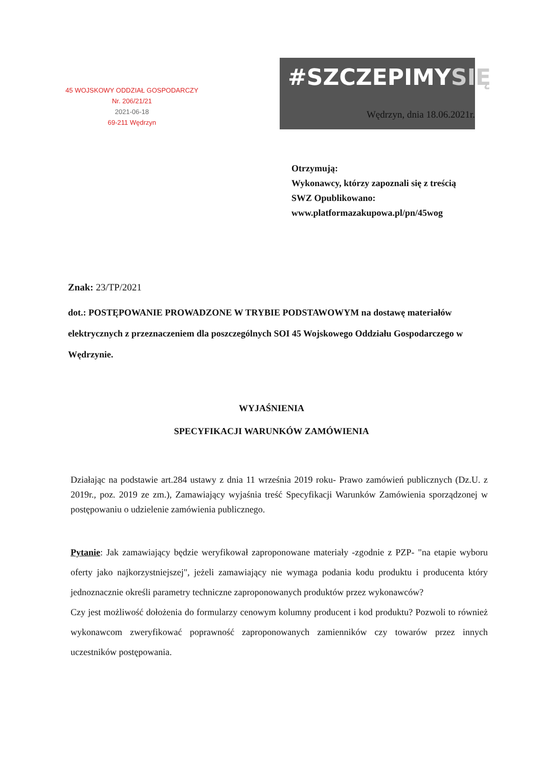45 WOJSKOWY ODDZIAŁ GOSPODARCZY
Nr. 206/21/21
2021-06-18
69-211 Wędrzyn
#SZCZEPIMYSIĘ
Wędrzyn, dnia 18.06.2021r.
Otrzymują:
Wykonawcy, którzy zapoznali się z treścią SWZ Opublikowano:
www.platformazakupowa.pl/pn/45wog
Znak: 23/TP/2021
dot.: POSTĘPOWANIE PROWADZONE W TRYBIE PODSTAWOWYM na dostawę materiałów elektrycznych z przeznaczeniem dla poszczególnych SOI 45 Wojskowego Oddziału Gospodarczego w Wędrzynie.
WYJAŚNIENIA
SPECYFIKACJI WARUNKÓW ZAMÓWIENIA
Działając na podstawie art.284 ustawy z dnia 11 września 2019 roku- Prawo zamówień publicznych (Dz.U. z 2019r., poz. 2019 ze zm.), Zamawiający wyjaśnia treść Specyfikacji Warunków Zamówienia sporządzonej w postępowaniu o udzielenie zamówienia publicznego.
Pytanie: Jak zamawiający będzie weryfikował zaproponowane materiały -zgodnie z PZP- "na etapie wyboru oferty jako najkorzystniejszej", jeżeli zamawiający nie wymaga podania kodu produktu i producenta który jednoznacznie określi parametry techniczne zaproponowanych produktów przez wykonawców?
Czy jest możliwość dołożenia do formularzy cenowym kolumny producent i kod produktu? Pozwoli to również wykonawcom zweryfikować poprawność zaproponowanych zamienników czy towarów przez innych uczestników postępowania.